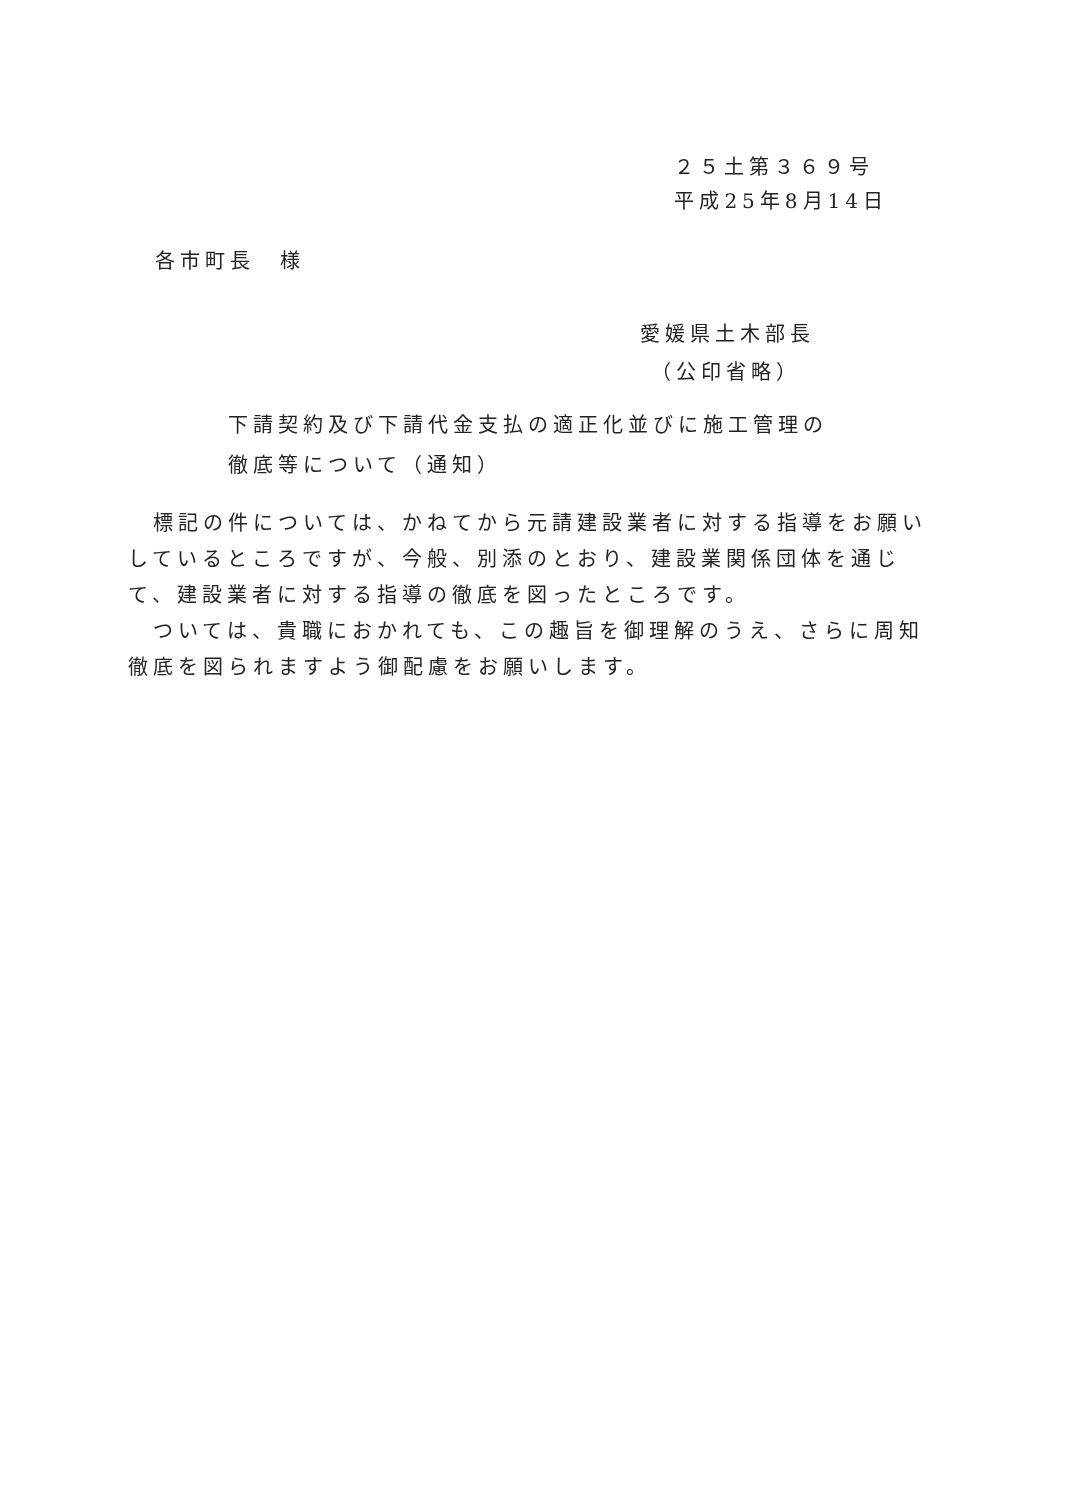２５土第３６９号
平成25年8月14日
各市町長　様
愛媛県土木部長
（公印省略）
下請契約及び下請代金支払の適正化並びに施工管理の
徹底等について（通知）
　標記の件については、かねてから元請建設業者に対する指導をお願いしているところですが、今般、別添のとおり、建設業関係団体を通じて、建設業者に対する指導の徹底を図ったところです。
　ついては、貴職におかれても、この趣旨を御理解のうえ、さらに周知徹底を図られますよう御配慮をお願いします。